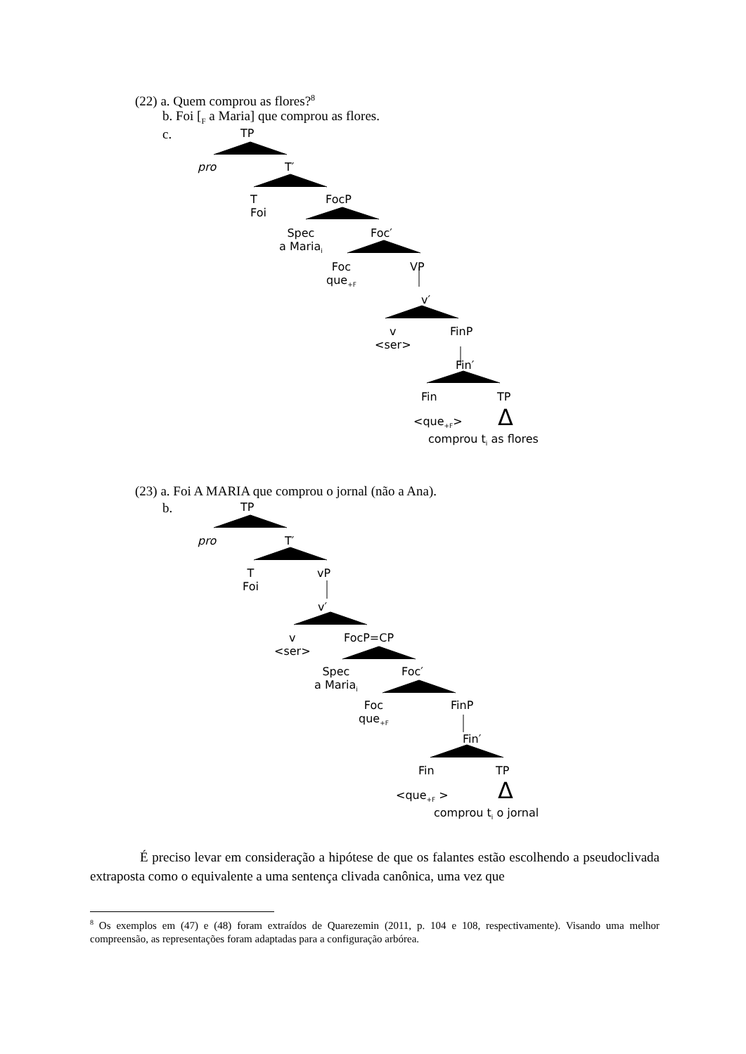(22) a. Quem comprou as flores?<sup>8</sup>
b. Foi [<sub>F</sub> a Maria] que comprou as flores.
c. TP
pro T′
T
Foi
FocP
Spec
a Maria<sub>i</sub>
Foc′
Foc
que<sub>+F</sub>
VP
v′
v
<ser>
FinP
Fin′
Fin TP
<que<sub>+F</sub>> Δ
comprou t<sub>i</sub> as flores
(23) a. Foi A MARIA que comprou o jornal (não a Ana).
b. TP
pro T′
T
Foi
vP
v′
v
<ser>
FocP=CP
Spec
a Maria<sub>i</sub>
Foc′
Foc
que<sub>+F</sub>
FinP
Fin′
Fin TP
<que<sub>+F</sub> > Δ
comprou t<sub>i</sub> o jornal
É preciso levar em consideração a hipótese de que os falantes estão escolhendo a pseudoclivada extraposta como o equivalente a uma sentença clivada canônica, uma vez que
<sup>8</sup> Os exemplos em (47) e (48) foram extraídos de Quarezemin (2011, p. 104 e 108, respectivamente). Visando uma melhor compreensão, as representações foram adaptadas para a configuração arbórea.